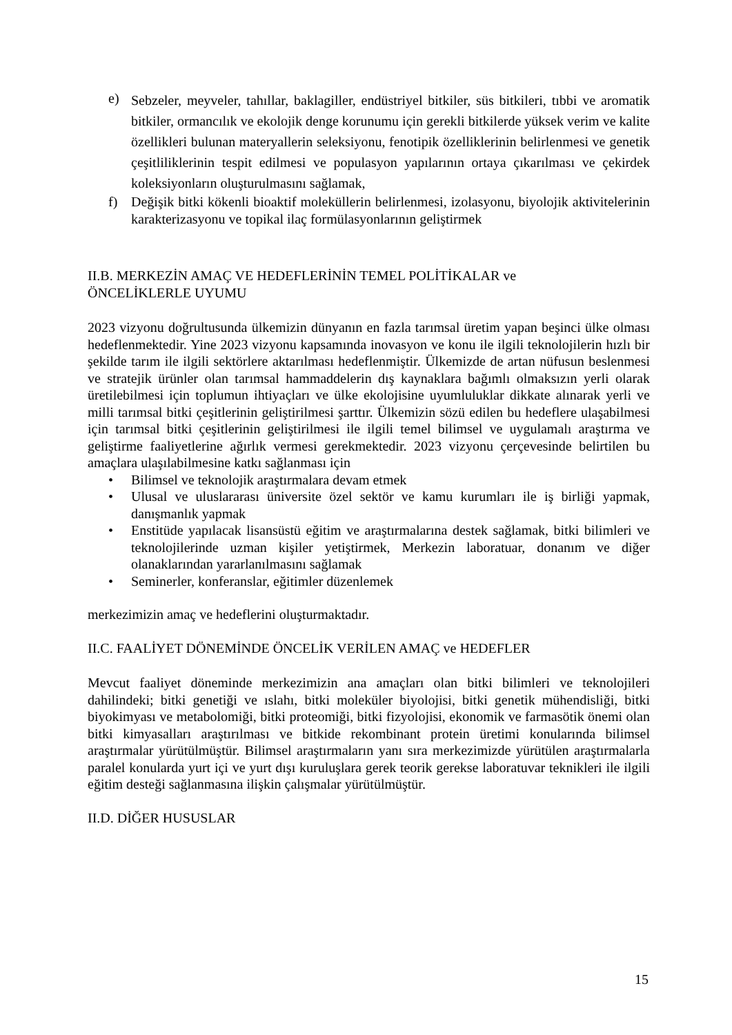e) Sebzeler, meyveler, tahıllar, baklagiller, endüstriyel bitkiler, süs bitkileri, tıbbi ve aromatik bitkiler, ormancılık ve ekolojik denge korunumu için gerekli bitkilerde yüksek verim ve kalite özellikleri bulunan materyallerin seleksiyonu, fenotipik özelliklerinin belirlenmesi ve genetik çeşitliliklerinin tespit edilmesi ve populasyon yapılarının ortaya çıkarılması ve çekirdek koleksiyonların oluşturulmasını sağlamak,
f) Değişik bitki kökenli bioaktif moleküllerin belirlenmesi, izolasyonu, biyolojik aktivitelerinin karakterizasyonu ve topikal ilaç formülasyonlarının geliştirmek
II.B. MERKEZİN AMAÇ VE HEDEFLERİNİN TEMEL POLİTİKALAR ve
ÖNCELİKLERLE UYUMU
2023 vizyonu doğrultusunda ülkemizin dünyanın en fazla tarımsal üretim yapan beşinci ülke olması hedeflenmektedir. Yine 2023 vizyonu kapsamında inovasyon ve konu ile ilgili teknolojilerin hızlı bir şekilde tarım ile ilgili sektörlere aktarılması hedeflenmiştir. Ülkemizde de artan nüfusun beslenmesi ve stratejik ürünler olan tarımsal hammaddelerin dış kaynaklara bağımlı olmaksızın yerli olarak üretilebilmesi için toplumun ihtiyaçları ve ülke ekolojisine uyumluluklar dikkate alınarak yerli ve milli tarımsal bitki çeşitlerinin geliştirilmesi şarttır. Ülkemizin sözü edilen bu hedeflere ulaşabilmesi için tarımsal bitki çeşitlerinin geliştirilmesi ile ilgili temel bilimsel ve uygulamalı araştırma ve geliştirme faaliyetlerine ağırlık vermesi gerekmektedir. 2023 vizyonu çerçevesinde belirtilen bu amaçlara ulaşılabilmesine katkı sağlanması için
• Bilimsel ve teknolojik araştırmalara devam etmek
• Ulusal ve uluslararası üniversite özel sektör ve kamu kurumları ile iş birliği yapmak, danışmanlık yapmak
• Enstitüde yapılacak lisansüstü eğitim ve araştırmalarına destek sağlamak, bitki bilimleri ve teknolojilerinde uzman kişiler yetiştirmek, Merkezin laboratuar, donanım ve diğer olanaklarından yararlanılmasını sağlamak
• Seminerler, konferanslar, eğitimler düzenlemek
merkezimizin amaç ve hedeflerini oluşturmaktadır.
II.C. FAALİYET DÖNEMİNDE ÖNCELİK VERİLEN AMAÇ ve HEDEFLER
Mevcut faaliyet döneminde merkezimizin ana amaçları olan bitki bilimleri ve teknolojileri dahilindeki; bitki genetiği ve ıslahı, bitki moleküler biyolojisi, bitki genetik mühendisliği, bitki biyokimyası ve metabolomiği, bitki proteomiği, bitki fizyolojisi, ekonomik ve farmasötik önemi olan bitki kimyasalları araştırılması ve bitkide rekombinant protein üretimi konularında bilimsel araştırmalar yürütülmüştür. Bilimsel araştırmaların yanı sıra merkezimizde yürütülen araştırmalarla paralel konularda yurt içi ve yurt dışı kuruluşlara gerek teorik gerekse laboratuvar teknikleri ile ilgili eğitim desteği sağlanmasına ilişkin çalışmalar yürütülmüştür.
II.D. DİĞER HUSUSLAR
15